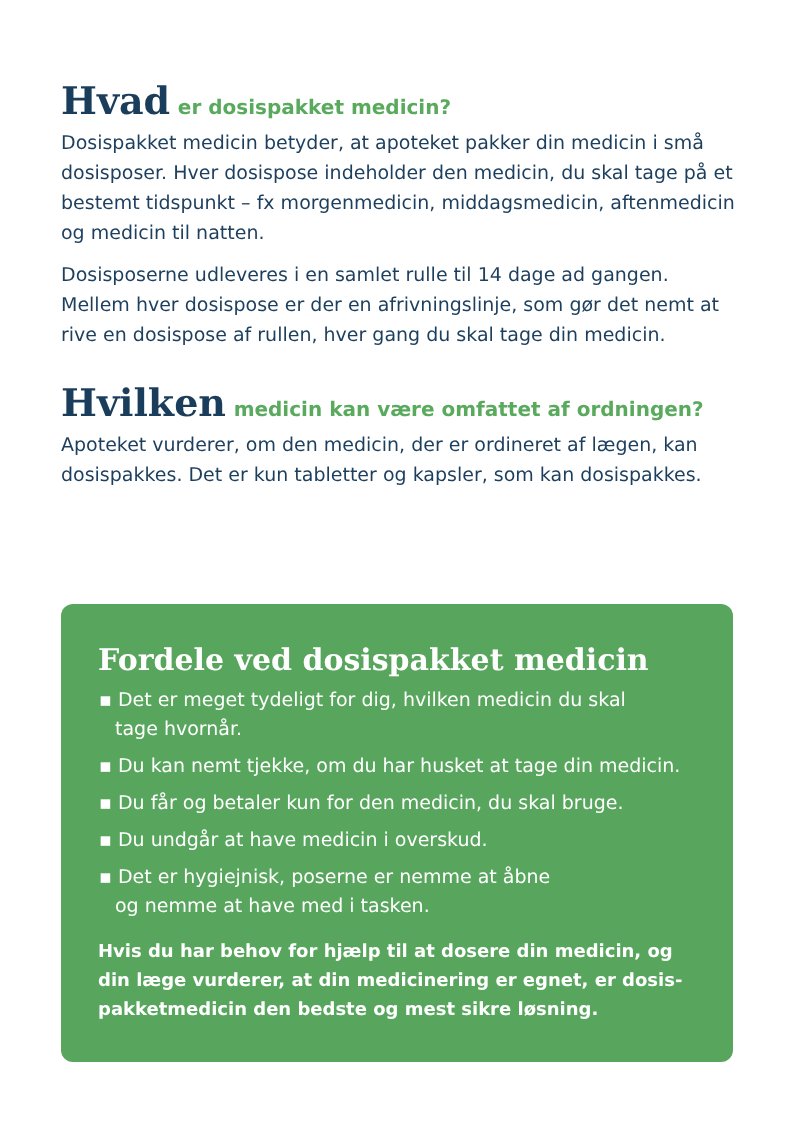Hvad er dosispakket medicin?
Dosispakket medicin betyder, at apoteket pakker din medicin i små dosisposer. Hver dosispose indeholder den medicin, du skal tage på et bestemt tidspunkt – fx morgenmedicin, middagsmedicin, aftenmedicin og medicin til natten.
Dosisposerne udleveres i en samlet rulle til 14 dage ad gangen. Mellem hver dosispose er der en afrivningslinje, som gør det nemt at rive en dosispose af rullen, hver gang du skal tage din medicin.
Hvilken medicin kan være omfattet af ordningen?
Apoteket vurderer, om den medicin, der er ordineret af lægen, kan dosispakkes. Det er kun tabletter og kapsler, som kan dosispakkes.
Fordele ved dosispakket medicin
▪ Det er meget tydeligt for dig, hvilken medicin du skal
tage hvornår.
▪ Du kan nemt tjekke, om du har husket at tage din medicin.
▪ Du får og betaler kun for den medicin, du skal bruge.
▪ Du undgår at have medicin i overskud.
▪ Det er hygiejnisk, poserne er nemme at åbne
og nemme at have med i tasken.
Hvis du har behov for hjælp til at dosere din medicin, og din læge vurderer, at din medicinering er egnet, er dosis-pakketmedicin den bedste og mest sikre løsning.